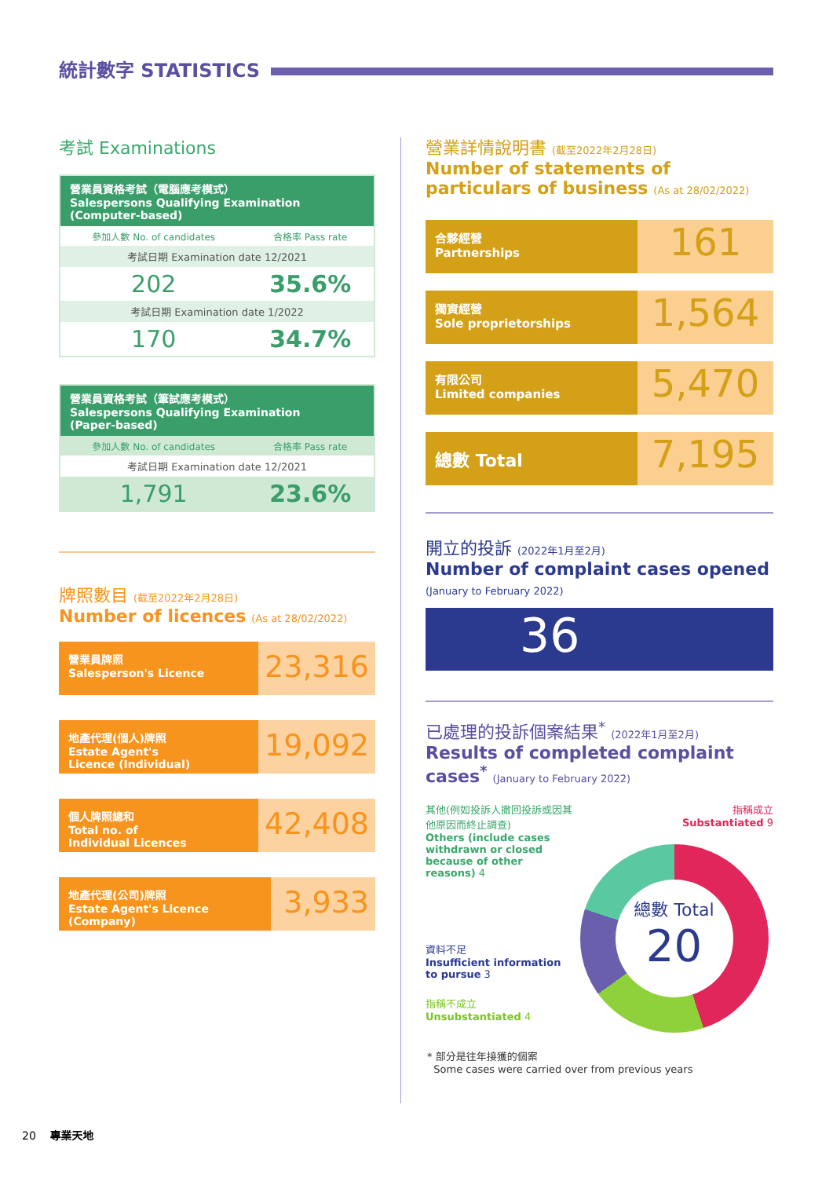統計數字 STATISTICS
考試 Examinations
營業員資格考試（電腦應考模式）
Salespersons Qualifying Examination
(Computer-based)
| 參加人數 No. of candidates | 合格率 Pass rate |
| --- | --- |
| 考試日期 Examination date 12/2021 | |
| 202 | 35.6% |
| 考試日期 Examination date 1/2022 | |
| 170 | 34.7% |
營業員資格考試（筆試應考模式）
Salespersons Qualifying Examination
(Paper-based)
| 參加人數 No. of candidates | 合格率 Pass rate |
| --- | --- |
| 考試日期 Examination date 12/2021 | |
| 1,791 | 23.6% |
牌照數目 (截至2022年2月28日)
Number of licences (As at 28/02/2022)
營業員牌照
Salesperson's Licence
23,316
地產代理(個人)牌照
Estate Agent's
Licence (Individual)
19,092
個人牌照總和
Total no. of
Individual Licences
42,408
地產代理(公司)牌照
Estate Agent's Licence
(Company)
3,933
營業詳情說明書 (截至2022年2月28日)
Number of statements of particulars of business (As at 28/02/2022)
合夥經營
Partnerships
161
獨資經營
Sole proprietorships
1,564
有限公司
Limited companies
5,470
總數 Total
7,195
開立的投訴 (2022年1月至2月)
Number of complaint cases opened
(January to February 2022)
36
已處理的投訴個案結果<sup>*</sup> (2022年1月至2月)
Results of completed complaint cases<sup>*</sup> (January to February 2022)
其他(例如投訴人撤回投訴或因其他原因而終止調查)
Others (include cases withdrawn or closed because of other reasons) 4
資料不足
Insufficient information to pursue 3
指稱不成立
Unsubstantiated 4
指稱成立
Substantiated 9
總數 Total
20
* 部分是往年接獲的個案
Some cases were carried over from previous years
20 專業天地